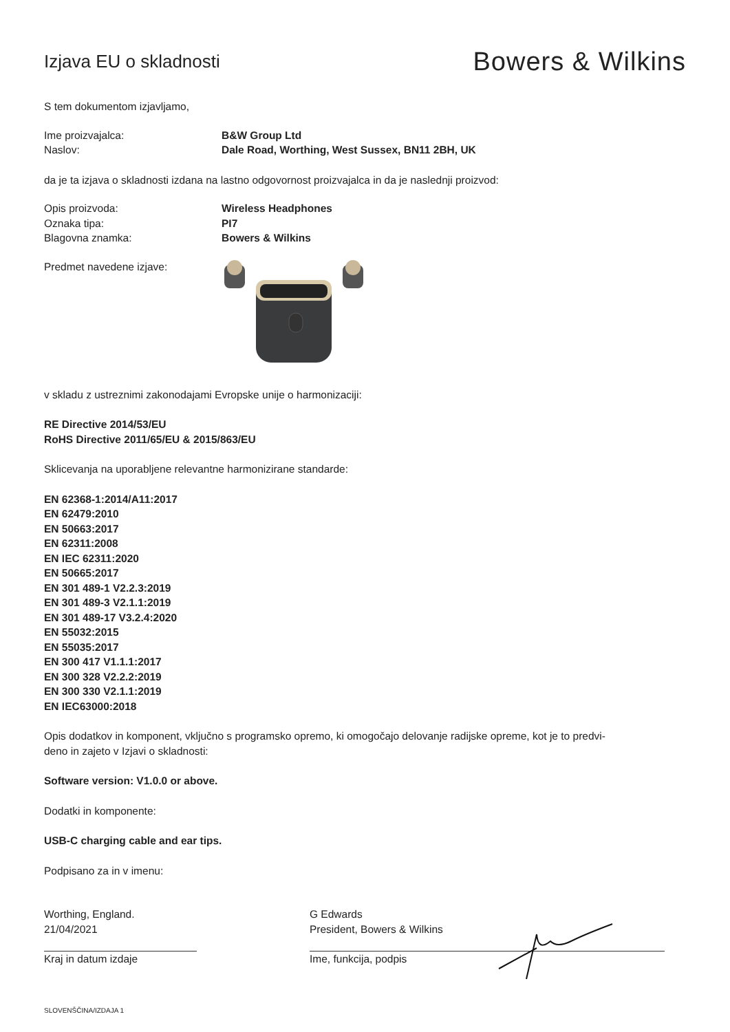Izjava EU o skladnosti
Bowers & Wilkins
S tem dokumentom izjavljamo,
Ime proizvajalca: B&W Group Ltd
Naslov: Dale Road, Worthing, West Sussex, BN11 2BH, UK
da je ta izjava o skladnosti izdana na lastno odgovornost proizvajalca in da je naslednji proizvod:
Opis proizvoda: Wireless Headphones
Oznaka tipa: PI7
Blagovna znamka: Bowers & Wilkins
Predmet navedene izjave:
v skladu z ustreznimi zakonodajami Evropske unije o harmonizaciji:
RE Directive 2014/53/EU
RoHS Directive 2011/65/EU & 2015/863/EU
Sklicevanja na uporabljene relevantne harmonizirane standarde:
EN 62368-1:2014/A11:2017
EN 62479:2010
EN 50663:2017
EN 62311:2008
EN IEC 62311:2020
EN 50665:2017
EN 301 489-1 V2.2.3:2019
EN 301 489-3 V2.1.1:2019
EN 301 489-17 V3.2.4:2020
EN 55032:2015
EN 55035:2017
EN 300 417 V1.1.1:2017
EN 300 328 V2.2.2:2019
EN 300 330 V2.1.1:2019
EN IEC63000:2018
Opis dodatkov in komponent, vključno s programsko opremo, ki omogočajo delovanje radijske opreme, kot je to predvi-
deno in zajeto v Izjavi o skladnosti:
Software version: V1.0.0 or above.
Dodatki in komponente:
USB-C charging cable and ear tips.
Podpisano za in v imenu:
Worthing, England.
21/04/2021
Kraj in datum izdaje
G Edwards
President, Bowers & Wilkins
Ime, funkcija, podpis
SLOVENŠČINA/IZDAJA 1